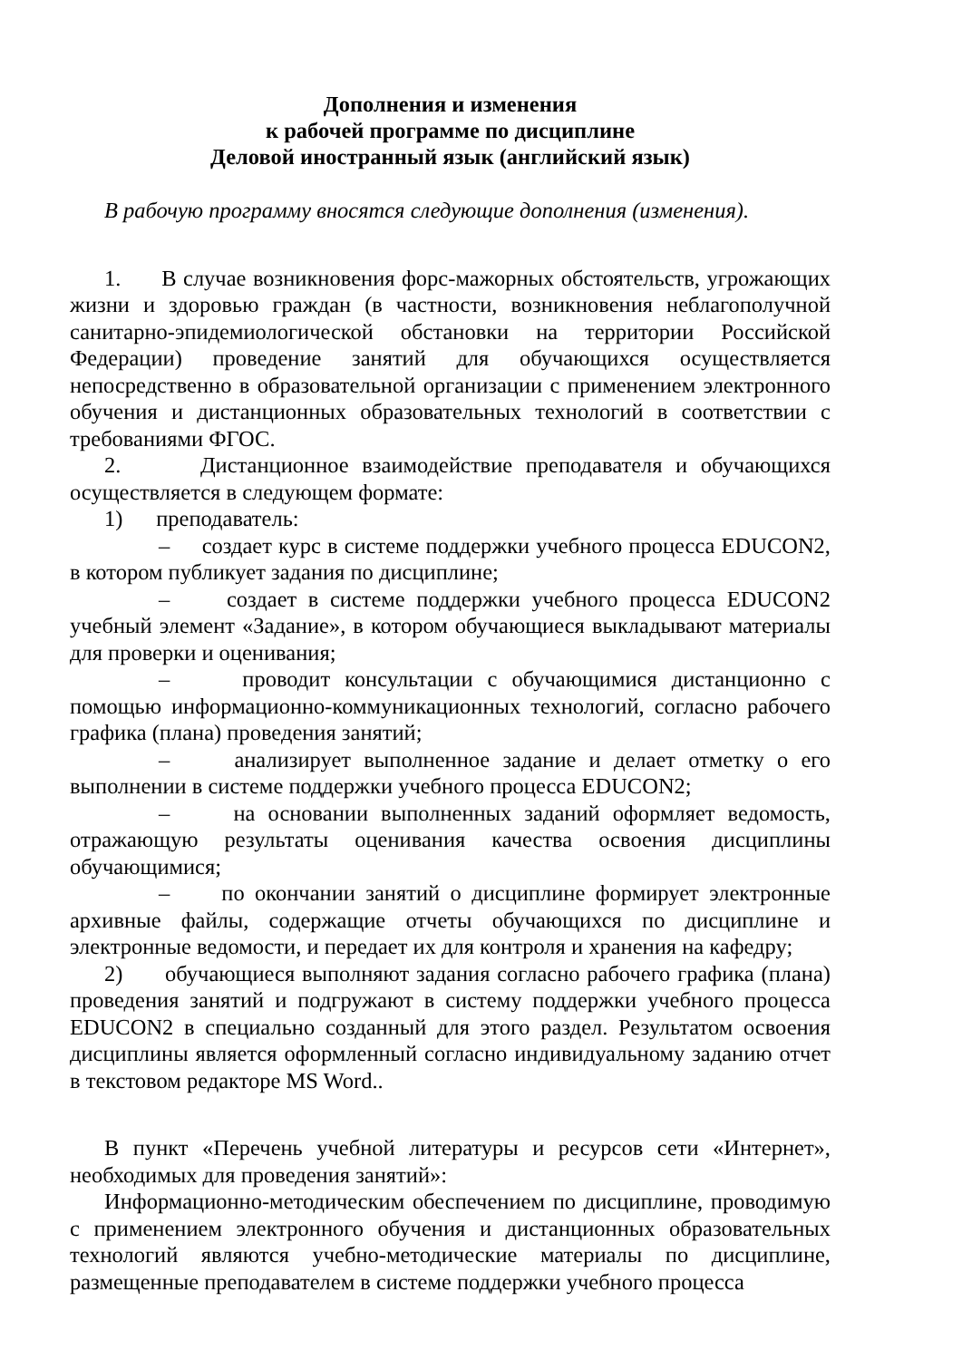Дополнения и изменения
к рабочей программе по дисциплине
Деловой иностранный язык (английский язык)
В рабочую программу вносятся следующие дополнения (изменения).
1. В случае возникновения форс-мажорных обстоятельств, угрожающих жизни и здоровью граждан (в частности, возникновения неблагополучной санитарно-эпидемиологической обстановки на территории Российской Федерации) проведение занятий для обучающихся осуществляется непосредственно в образовательной организации с применением электронного обучения и дистанционных образовательных технологий в соответствии с требованиями ФГОС.
2. Дистанционное взаимодействие преподавателя и обучающихся осуществляется в следующем формате:
1) преподаватель:
– создает курс в системе поддержки учебного процесса EDUCON2, в котором публикует задания по дисциплине;
– создает в системе поддержки учебного процесса EDUCON2 учебный элемент «Задание», в котором обучающиеся выкладывают материалы для проверки и оценивания;
– проводит консультации с обучающимися дистанционно с помощью информационно-коммуникационных технологий, согласно рабочего графика (плана) проведения занятий;
– анализирует выполненное задание и делает отметку о его выполнении в системе поддержки учебного процесса EDUCON2;
– на основании выполненных заданий оформляет ведомость, отражающую результаты оценивания качества освоения дисциплины обучающимися;
– по окончании занятий о дисциплине формирует электронные архивные файлы, содержащие отчеты обучающихся по дисциплине и электронные ведомости, и передает их для контроля и хранения на кафедру;
2) обучающиеся выполняют задания согласно рабочего графика (плана) проведения занятий и подгружают в систему поддержки учебного процесса EDUCON2 в специально созданный для этого раздел. Результатом освоения дисциплины является оформленный согласно индивидуальному заданию отчет в текстовом редакторе MS Word..
В пункт «Перечень учебной литературы и ресурсов сети «Интернет», необходимых для проведения занятий»:
Информационно-методическим обеспечением по дисциплине, проводимую с применением электронного обучения и дистанционных образовательных технологий являются учебно-методические материалы по дисциплине, размещенные преподавателем в системе поддержки учебного процесса